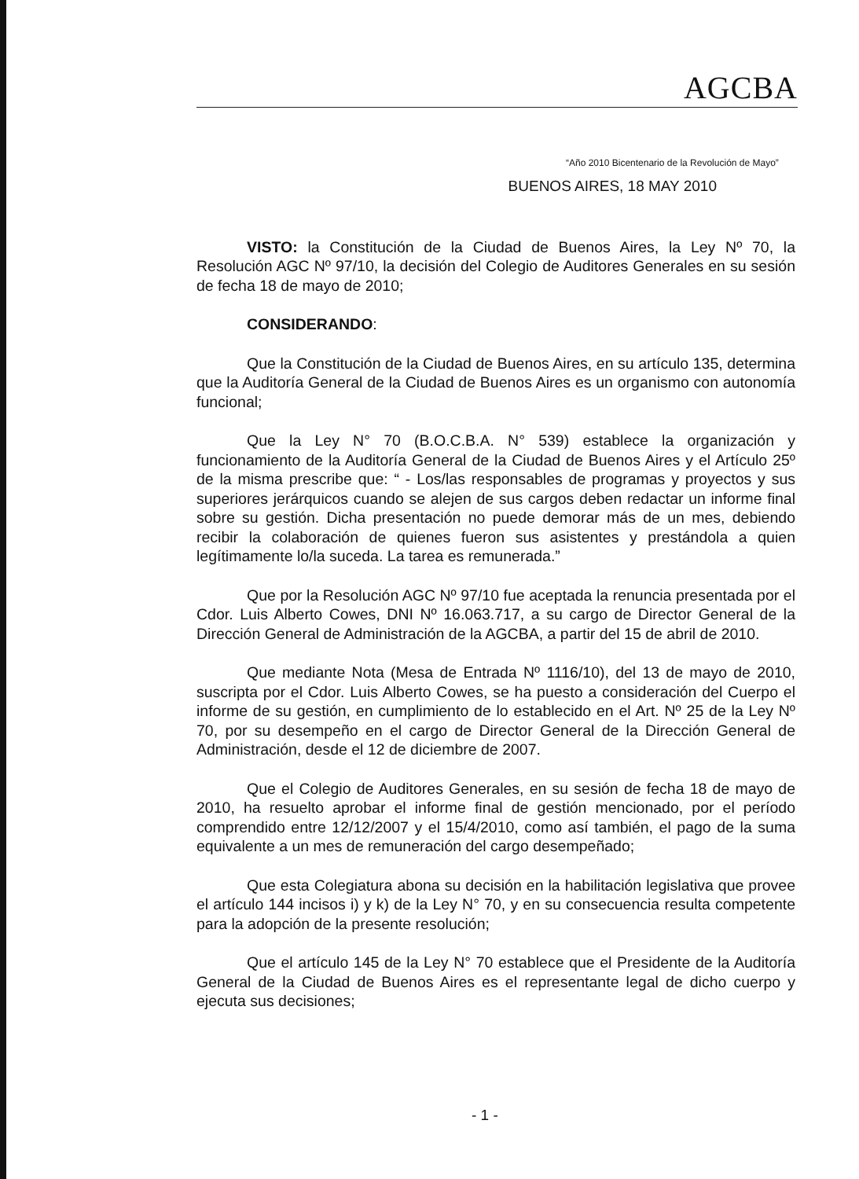“Año 2010 Bicentenario de la Revolución de Mayo”
AGCBA
BUENOS AIRES, 18 MAY 2010
VISTO: la Constitución de la Ciudad de Buenos Aires, la Ley Nº 70, la Resolución AGC Nº 97/10, la decisión del Colegio de Auditores Generales en su sesión de fecha 18 de mayo de 2010;
CONSIDERANDO:
Que la Constitución de la Ciudad de Buenos Aires, en su artículo 135, determina que la Auditoría General de la Ciudad de Buenos Aires es un organismo con autonomía funcional;
Que la Ley N° 70 (B.O.C.B.A. N° 539) establece la organización y funcionamiento de la Auditoría General de la Ciudad de Buenos Aires y el Artículo 25º de la misma prescribe que: “ - Los/las responsables de programas y proyectos y sus superiores jerárquicos cuando se alejen de sus cargos deben redactar un informe final sobre su gestión. Dicha presentación no puede demorar más de un mes, debiendo recibir la colaboración de quienes fueron sus asistentes y prestándola a quien legítimamente lo/la suceda. La tarea es remunerada.”
Que por la Resolución AGC Nº 97/10 fue aceptada la renuncia presentada por el Cdor. Luis Alberto Cowes, DNI Nº 16.063.717, a su cargo de Director General de la Dirección General de Administración de la AGCBA, a partir del 15 de abril de 2010.
Que mediante Nota (Mesa de Entrada Nº 1116/10), del 13 de mayo de 2010, suscripta por el Cdor. Luis Alberto Cowes, se ha puesto a consideración del Cuerpo el informe de su gestión, en cumplimiento de lo establecido en el Art. Nº 25 de la Ley Nº 70, por su desempeño en el cargo de Director General de la Dirección General de Administración, desde el 12 de diciembre de 2007.
Que el Colegio de Auditores Generales, en su sesión de fecha 18 de mayo de 2010, ha resuelto aprobar el informe final de gestión mencionado, por el período comprendido entre 12/12/2007 y el 15/4/2010, como así también, el pago de la suma equivalente a un mes de remuneración del cargo desempeñado;
Que esta Colegiatura abona su decisión en la habilitación legislativa que provee el artículo 144 incisos i) y k) de la Ley N° 70, y en su consecuencia resulta competente para la adopción de la presente resolución;
Que el artículo 145 de la Ley N° 70 establece que el Presidente de la Auditoría General de la Ciudad de Buenos Aires es el representante legal de dicho cuerpo y ejecuta sus decisiones;
- 1 -